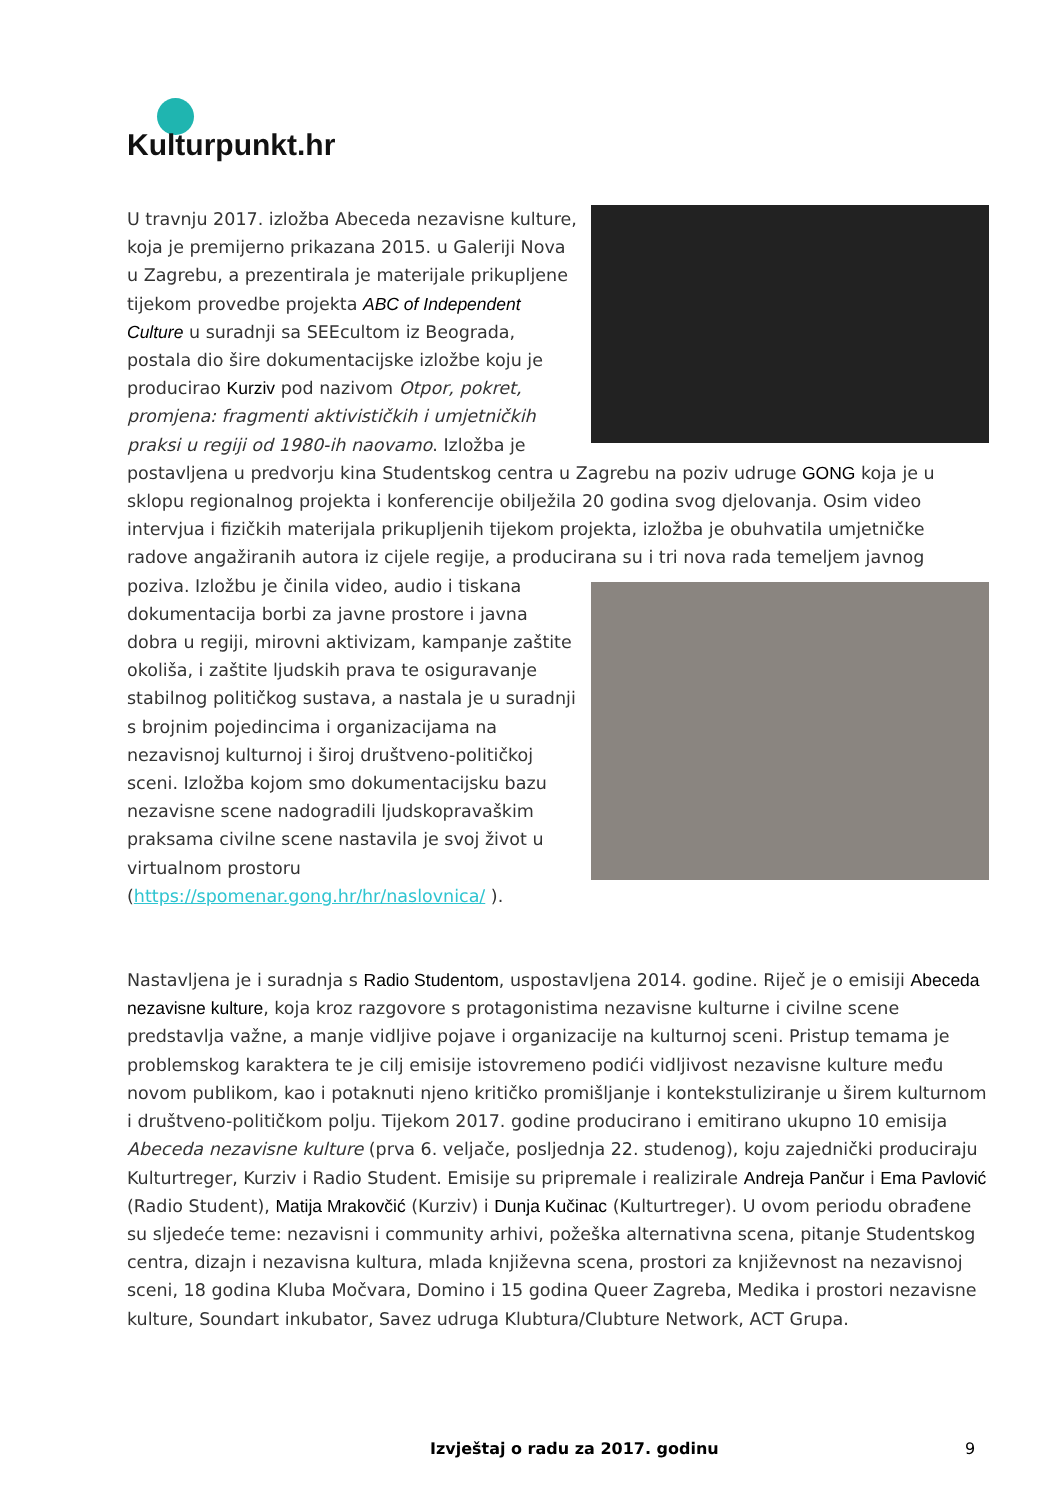Kulturpunkt.hr
U travnju 2017. izložba Abeceda nezavisne kulture, koja je premijerno prikazana 2015. u Galeriji Nova u Zagrebu, a prezentirala je materijale prikupljene tijekom provedbe projekta ABC of Independent Culture u suradnji sa SEEcultom iz Beograda, postala dio šire dokumentacijske izložbe koju je producirao Kurziv pod nazivom Otpor, pokret, promjena: fragmenti aktivističkih i umjetničkih praksi u regiji od 1980-ih naovamo. Izložba je postavljena u predvorju kina Studentskog centra u Zagrebu na poziv udruge GONG koja je u sklopu regionalnog projekta i konferencije obilježila 20 godina svog djelovanja. Osim video intervjua i fizičkih materijala prikupljenih tijekom projekta, izložba je obuhvatila umjetničke radove angažiranih autora iz cijele regije, a producirana su i tri nova rada temeljem javnog poziva. Izložbu je činila video, audio i tiskana dokumentacija borbi za javne prostore i javna dobra u regiji, mirovni aktivizam, kampanje zaštite okoliša, i zaštite ljudskih prava te osiguravanje stabilnog političkog sustava, a nastala je u suradnji s brojnim pojedincima i organizacijama na nezavisnoj kulturnoj i široj društveno-političkoj sceni. Izložba kojom smo dokumentacijsku bazu nezavisne scene nadogradili ljudskopravaškim praksama civilne scene nastavila je svoj život u virtualnom prostoru (https://spomenar.gong.hr/hr/naslovnica/ ).
Nastavljena je i suradnja s Radio Studentom, uspostavljena 2014. godine. Riječ je o emisiji Abeceda nezavisne kulture, koja kroz razgovore s protagonistima nezavisne kulturne i civilne scene predstavlja važne, a manje vidljive pojave i organizacije na kulturnoj sceni. Pristup temama je problemskog karaktera te je cilj emisije istovremeno podići vidljivost nezavisne kulture među novom publikom, kao i potaknuti njeno kritičko promišljanje i kontekstuliziranje u širem kulturnom i društveno-političkom polju. Tijekom 2017. godine producirano i emitirano ukupno 10 emisija Abeceda nezavisne kulture (prva 6. veljače, posljednja 22. studenog), koju zajednički produciraju Kulturtreger, Kurziv i Radio Student. Emisije su pripremale i realizirale Andreja Pančur i Ema Pavlović (Radio Student), Matija Mrakovčić (Kurziv) i Dunja Kučinac (Kulturtreger). U ovom periodu obrađene su sljedeće teme: nezavisni i community arhivi, požeška alternativna scena, pitanje Studentskog centra, dizajn i nezavisna kultura, mlada književna scena, prostori za književnost na nezavisnoj sceni, 18 godina Kluba Močvara, Domino i 15 godina Queer Zagreba, Medika i prostori nezavisne kulture, Soundart inkubator, Savez udruga Klubtura/Clubture Network, ACT Grupa.
Izvještaj o radu za 2017. godinu 9